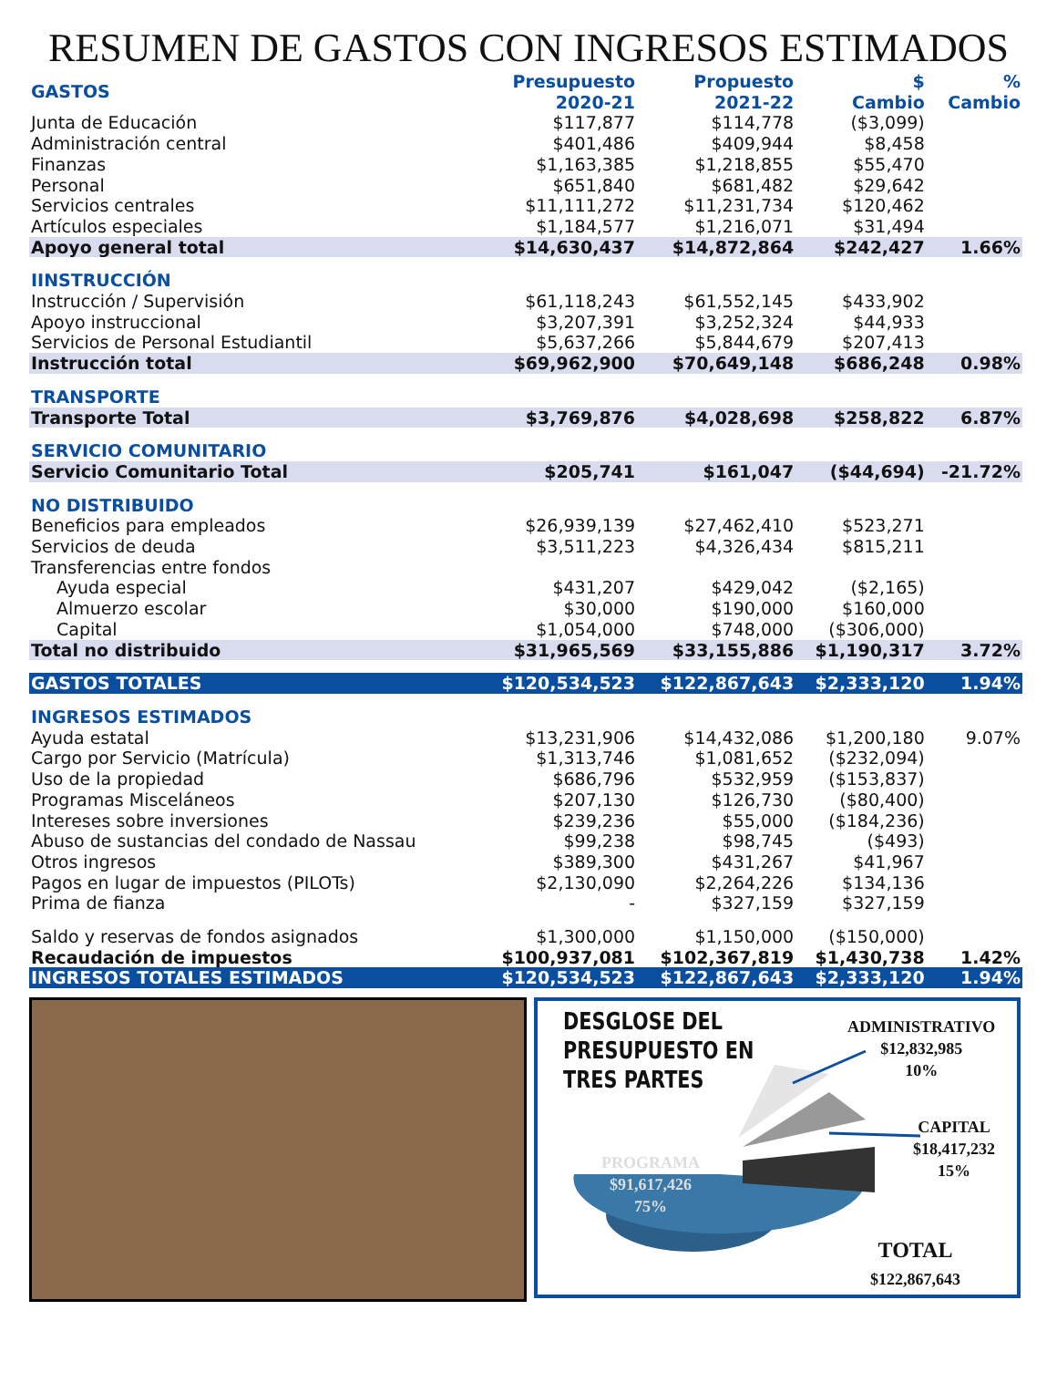RESUMEN DE GASTOS CON INGRESOS ESTIMADOS
| GASTOS | Presupuesto 2020-21 | Propuesto 2021-22 | $ Cambio | % Cambio |
| --- | --- | --- | --- | --- |
| Junta de Educación | $117,877 | $114,778 | ($3,099) | |
| Administración central | $401,486 | $409,944 | $8,458 | |
| Finanzas | $1,163,385 | $1,218,855 | $55,470 | |
| Personal | $651,840 | $681,482 | $29,642 | |
| Servicios centrales | $11,111,272 | $11,231,734 | $120,462 | |
| Artículos especiales | $1,184,577 | $1,216,071 | $31,494 | |
| Apoyo general total | $14,630,437 | $14,872,864 | $242,427 | 1.66% |
| IINSTRUCCIÓN | | | | |
| Instrucción / Supervisión | $61,118,243 | $61,552,145 | $433,902 | |
| Apoyo instruccional | $3,207,391 | $3,252,324 | $44,933 | |
| Servicios de Personal Estudiantil | $5,637,266 | $5,844,679 | $207,413 | |
| Instrucción total | $69,962,900 | $70,649,148 | $686,248 | 0.98% |
| TRANSPORTE | | | | |
| Transporte Total | $3,769,876 | $4,028,698 | $258,822 | 6.87% |
| SERVICIO COMUNITARIO | | | | |
| Servicio Comunitario Total | $205,741 | $161,047 | ($44,694) | -21.72% |
| NO DISTRIBUIDO | | | | |
| Beneficios para empleados | $26,939,139 | $27,462,410 | $523,271 | |
| Servicios de deuda | $3,511,223 | $4,326,434 | $815,211 | |
| Transferencias entre fondos | | | | |
| Ayuda especial | $431,207 | $429,042 | ($2,165) | |
| Almuerzo escolar | $30,000 | $190,000 | $160,000 | |
| Capital | $1,054,000 | $748,000 | ($306,000) | |
| Total no distribuido | $31,965,569 | $33,155,886 | $1,190,317 | 3.72% |
| GASTOS TOTALES | $120,534,523 | $122,867,643 | $2,333,120 | 1.94% |
| INGRESOS ESTIMADOS | | | | |
| Ayuda estatal | $13,231,906 | $14,432,086 | $1,200,180 | 9.07% |
| Cargo por Servicio (Matrícula) | $1,313,746 | $1,081,652 | ($232,094) | |
| Uso de la propiedad | $686,796 | $532,959 | ($153,837) | |
| Programas Misceláneos | $207,130 | $126,730 | ($80,400) | |
| Intereses sobre inversiones | $239,236 | $55,000 | ($184,236) | |
| Abuso de sustancias del condado de Nassau | $99,238 | $98,745 | ($493) | |
| Otros ingresos | $389,300 | $431,267 | $41,967 | |
| Pagos en lugar de impuestos (PILOTs) | $2,130,090 | $2,264,226 | $134,136 | |
| Prima de fianza | - | $327,159 | $327,159 | |
| Saldo y reservas de fondos asignados | $1,300,000 | $1,150,000 | ($150,000) | |
| Recaudación de impuestos | $100,937,081 | $102,367,819 | $1,430,738 | 1.42% |
| INGRESOS TOTALES ESTIMADOS | $120,534,523 | $122,867,643 | $2,333,120 | 1.94% |
DESGLOSE DEL
PRESUPUESTO EN
TRES PARTES
ADMINISTRATIVO
$12,832,985
10%
CAPITAL
$18,417,232
15%
PROGRAMA
$91,617,426
75%
TOTAL
$122,867,643